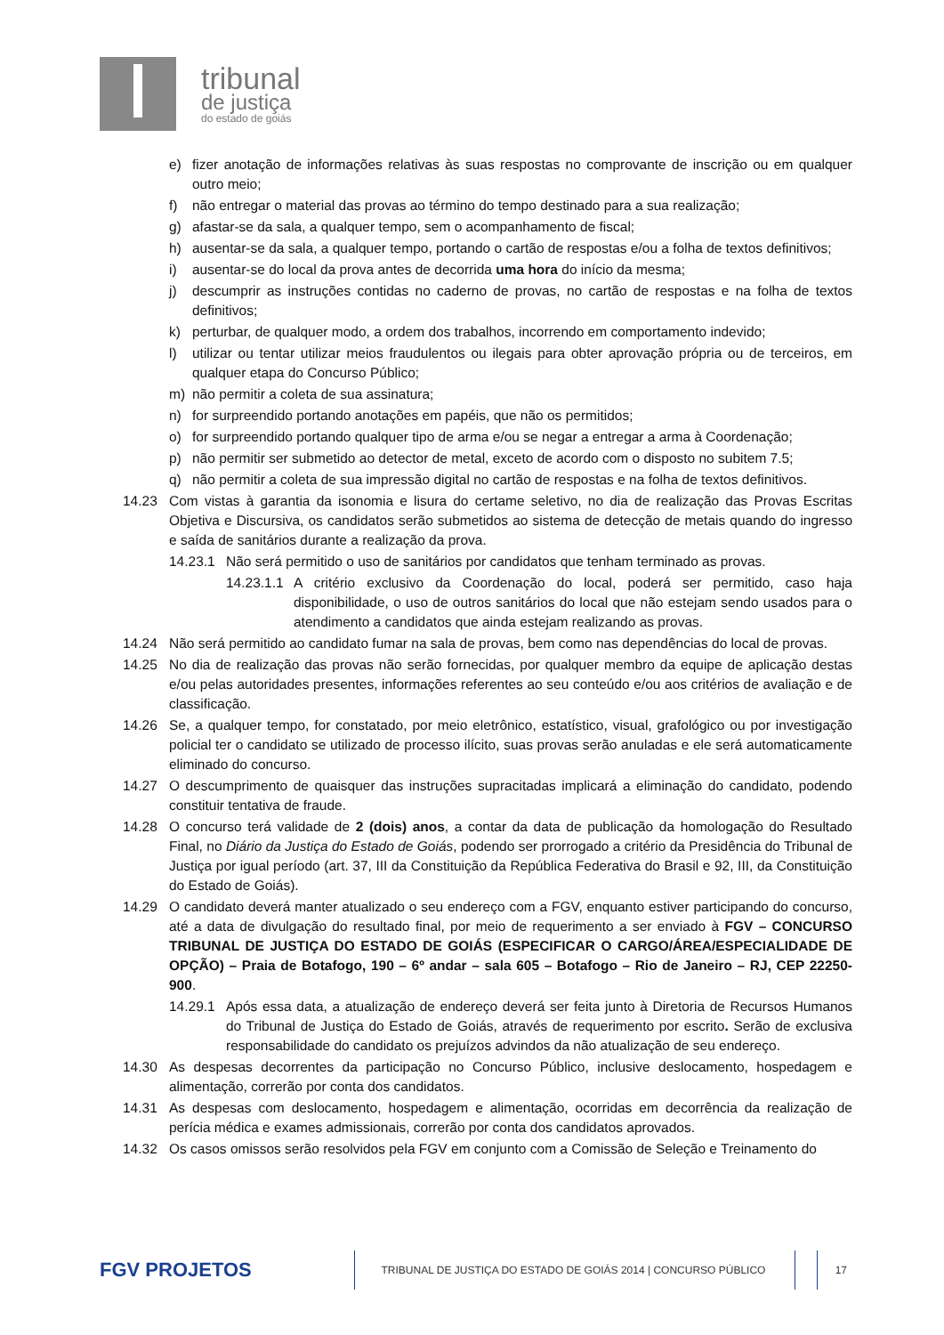tribunal
de justiça
do estado de goiás
e) fizer anotação de informações relativas às suas respostas no comprovante de inscrição ou em qualquer outro meio;
f) não entregar o material das provas ao término do tempo destinado para a sua realização;
g) afastar-se da sala, a qualquer tempo, sem o acompanhamento de fiscal;
h) ausentar-se da sala, a qualquer tempo, portando o cartão de respostas e/ou a folha de textos definitivos;
i) ausentar-se do local da prova antes de decorrida uma hora do início da mesma;
j) descumprir as instruções contidas no caderno de provas, no cartão de respostas e na folha de textos definitivos;
k) perturbar, de qualquer modo, a ordem dos trabalhos, incorrendo em comportamento indevido;
l) utilizar ou tentar utilizar meios fraudulentos ou ilegais para obter aprovação própria ou de terceiros, em qualquer etapa do Concurso Público;
m) não permitir a coleta de sua assinatura;
n) for surpreendido portando anotações em papéis, que não os permitidos;
o) for surpreendido portando qualquer tipo de arma e/ou se negar a entregar a arma à Coordenação;
p) não permitir ser submetido ao detector de metal, exceto de acordo com o disposto no subitem 7.5;
q) não permitir a coleta de sua impressão digital no cartão de respostas e na folha de textos definitivos.
14.23 Com vistas à garantia da isonomia e lisura do certame seletivo, no dia de realização das Provas Escritas Objetiva e Discursiva, os candidatos serão submetidos ao sistema de detecção de metais quando do ingresso e saída de sanitários durante a realização da prova.
14.23.1 Não será permitido o uso de sanitários por candidatos que tenham terminado as provas.
14.23.1.1 A critério exclusivo da Coordenação do local, poderá ser permitido, caso haja disponibilidade, o uso de outros sanitários do local que não estejam sendo usados para o atendimento a candidatos que ainda estejam realizando as provas.
14.24 Não será permitido ao candidato fumar na sala de provas, bem como nas dependências do local de provas.
14.25 No dia de realização das provas não serão fornecidas, por qualquer membro da equipe de aplicação destas e/ou pelas autoridades presentes, informações referentes ao seu conteúdo e/ou aos critérios de avaliação e de classificação.
14.26 Se, a qualquer tempo, for constatado, por meio eletrônico, estatístico, visual, grafológico ou por investigação policial ter o candidato se utilizado de processo ilícito, suas provas serão anuladas e ele será automaticamente eliminado do concurso.
14.27 O descumprimento de quaisquer das instruções supracitadas implicará a eliminação do candidato, podendo constituir tentativa de fraude.
14.28 O concurso terá validade de 2 (dois) anos, a contar da data de publicação da homologação do Resultado Final, no Diário da Justiça do Estado de Goiás, podendo ser prorrogado a critério da Presidência do Tribunal de Justiça por igual período (art. 37, III da Constituição da República Federativa do Brasil e 92, III, da Constituição do Estado de Goiás).
14.29 O candidato deverá manter atualizado o seu endereço com a FGV, enquanto estiver participando do concurso, até a data de divulgação do resultado final, por meio de requerimento a ser enviado à FGV – CONCURSO TRIBUNAL DE JUSTIÇA DO ESTADO DE GOIÁS (ESPECIFICAR O CARGO/ÁREA/ESPECIALIDADE DE OPÇÃO) – Praia de Botafogo, 190 – 6º andar – sala 605 – Botafogo – Rio de Janeiro – RJ, CEP 22250-900.
14.29.1 Após essa data, a atualização de endereço deverá ser feita junto à Diretoria de Recursos Humanos do Tribunal de Justiça do Estado de Goiás, através de requerimento por escrito. Serão de exclusiva responsabilidade do candidato os prejuízos advindos da não atualização de seu endereço.
14.30 As despesas decorrentes da participação no Concurso Público, inclusive deslocamento, hospedagem e alimentação, correrão por conta dos candidatos.
14.31 As despesas com deslocamento, hospedagem e alimentação, ocorridas em decorrência da realização de perícia médica e exames admissionais, correrão por conta dos candidatos aprovados.
14.32 Os casos omissos serão resolvidos pela FGV em conjunto com a Comissão de Seleção e Treinamento do
FGV PROJETOS
TRIBUNAL DE JUSTIÇA DO ESTADO DE GOIÁS 2014 | CONCURSO PÚBLICO 17